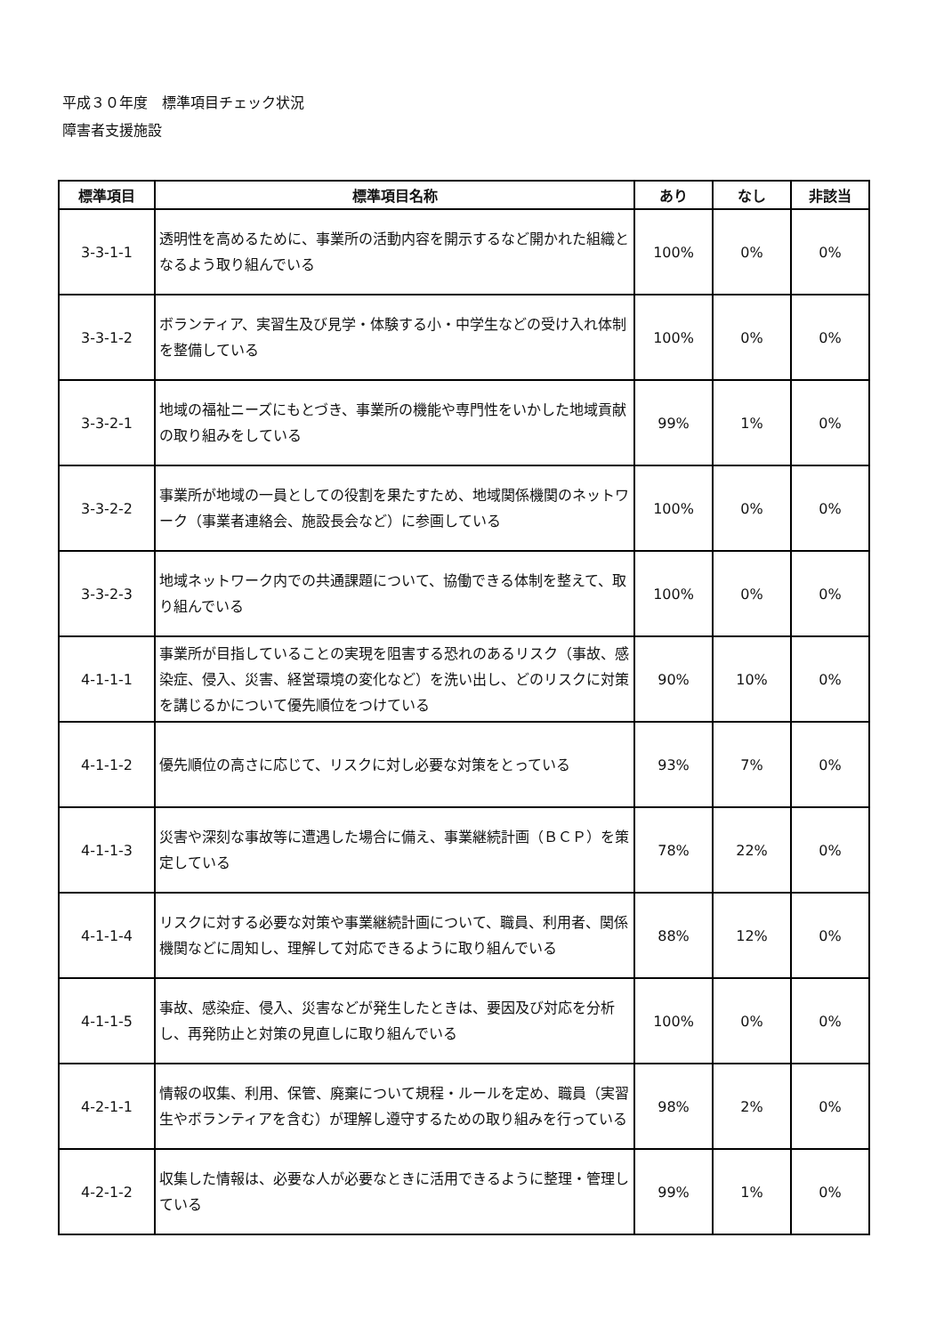平成３０年度　標準項目チェック状況
障害者支援施設
| 標準項目 | 標準項目名称 | あり | なし | 非該当 |
| --- | --- | --- | --- | --- |
| 3-3-1-1 | 透明性を高めるために、事業所の活動内容を開示するなど開かれた組織となるよう取り組んでいる | 100% | 0% | 0% |
| 3-3-1-2 | ボランティア、実習生及び見学・体験する小・中学生などの受け入れ体制を整備している | 100% | 0% | 0% |
| 3-3-2-1 | 地域の福祉ニーズにもとづき、事業所の機能や専門性をいかした地域貢献の取り組みをしている | 99% | 1% | 0% |
| 3-3-2-2 | 事業所が地域の一員としての役割を果たすため、地域関係機関のネットワーク（事業者連絡会、施設長会など）に参画している | 100% | 0% | 0% |
| 3-3-2-3 | 地域ネットワーク内での共通課題について、協働できる体制を整えて、取り組んでいる | 100% | 0% | 0% |
| 4-1-1-1 | 事業所が目指していることの実現を阻害する恐れのあるリスク（事故、感染症、侵入、災害、経営環境の変化など）を洗い出し、どのリスクに対策を講じるかについて優先順位をつけている | 90% | 10% | 0% |
| 4-1-1-2 | 優先順位の高さに応じて、リスクに対し必要な対策をとっている | 93% | 7% | 0% |
| 4-1-1-3 | 災害や深刻な事故等に遭遇した場合に備え、事業継続計画（ＢＣＰ）を策定している | 78% | 22% | 0% |
| 4-1-1-4 | リスクに対する必要な対策や事業継続計画について、職員、利用者、関係機関などに周知し、理解して対応できるように取り組んでいる | 88% | 12% | 0% |
| 4-1-1-5 | 事故、感染症、侵入、災害などが発生したときは、要因及び対応を分析し、再発防止と対策の見直しに取り組んでいる | 100% | 0% | 0% |
| 4-2-1-1 | 情報の収集、利用、保管、廃棄について規程・ルールを定め、職員（実習生やボランティアを含む）が理解し遵守するための取り組みを行っている | 98% | 2% | 0% |
| 4-2-1-2 | 収集した情報は、必要な人が必要なときに活用できるように整理・管理している | 99% | 1% | 0% |